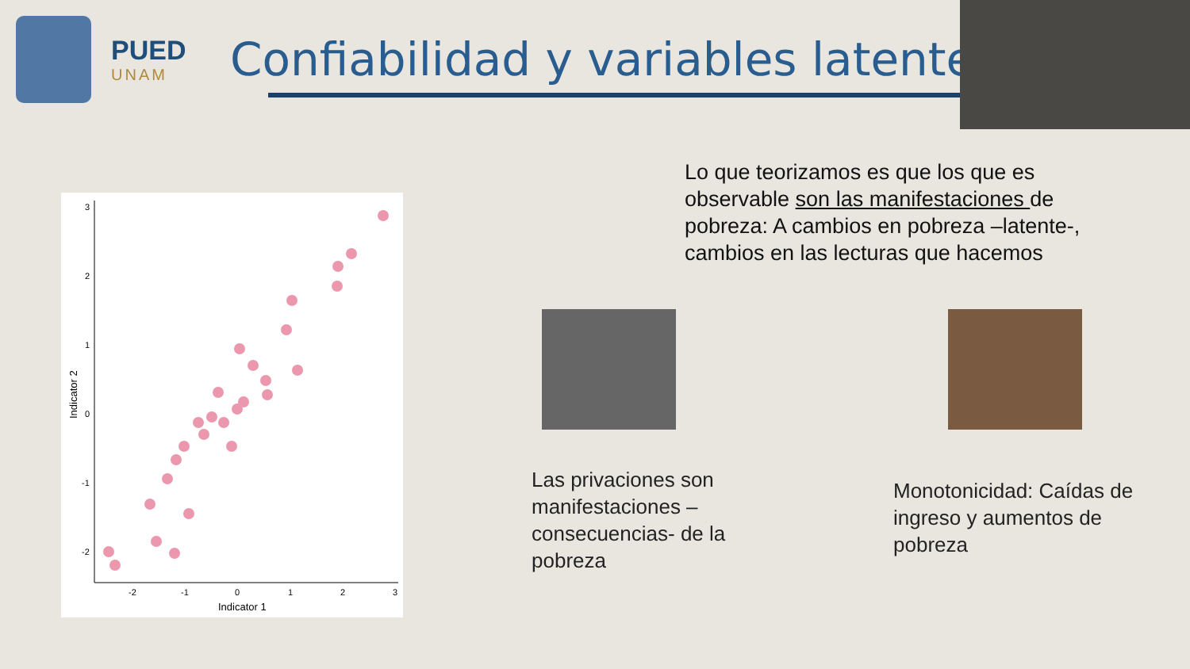PUED
UNAM
Confiabilidad y variables latentes
Lo que teorizamos es que los que es observable son las manifestaciones de pobreza: A cambios en pobreza –latente-, cambios en las lecturas que hacemos
Las privaciones son manifestaciones – consecuencias- de la pobreza
Monotonicidad: Caídas de ingreso y aumentos de pobreza
3
2
1
0
-1
-2
-2
-1
0
1
2
3
Indicator 1
Indicator 2